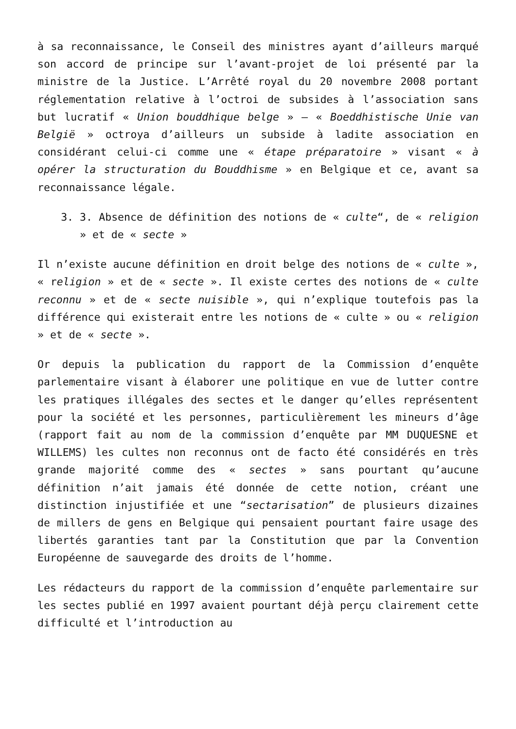à sa reconnaissance, le Conseil des ministres ayant d’ailleurs marqué son accord de principe sur l’avant-projet de loi présenté par la ministre de la Justice. L’Arrêté royal du 20 novembre 2008 portant réglementation relative à l’octroi de subsides à l’association sans but lucratif « Union bouddhique belge » – « Boeddhistische Unie van België » octroya d’ailleurs un subside à ladite association en considérant celui-ci comme une « étape préparatoire » visant « à opérer la structuration du Bouddhisme » en Belgique et ce, avant sa reconnaissance légale.
3. 3. Absence de définition des notions de « culte“, de « religion » et de « secte »
Il n’existe aucune définition en droit belge des notions de « culte », « religion » et de « secte ». Il existe certes des notions de « culte reconnu » et de « secte nuisible », qui n’explique toutefois pas la différence qui existerait entre les notions de « culte » ou « religion » et de « secte ».
Or depuis la publication du rapport de la Commission d’enquête parlementaire visant à élaborer une politique en vue de lutter contre les pratiques illégales des sectes et le danger qu’elles représentent pour la société et les personnes, particulièrement les mineurs d’âge (rapport fait au nom de la commission d’enquête par MM DUQUESNE et WILLEMS) les cultes non reconnus ont de facto été considérés en très grande majorité comme des « sectes » sans pourtant qu’aucune définition n’ait jamais été donnée de cette notion, créant une distinction injustifiée et une “sectarisation” de plusieurs dizaines de millers de gens en Belgique qui pensaient pourtant faire usage des libertés garanties tant par la Constitution que par la Convention Européenne de sauvegarde des droits de l’homme.
Les rédacteurs du rapport de la commission d’enquête parlementaire sur les sectes publié en 1997 avaient pourtant déjà perçu clairement cette difficulté et l’introduction au